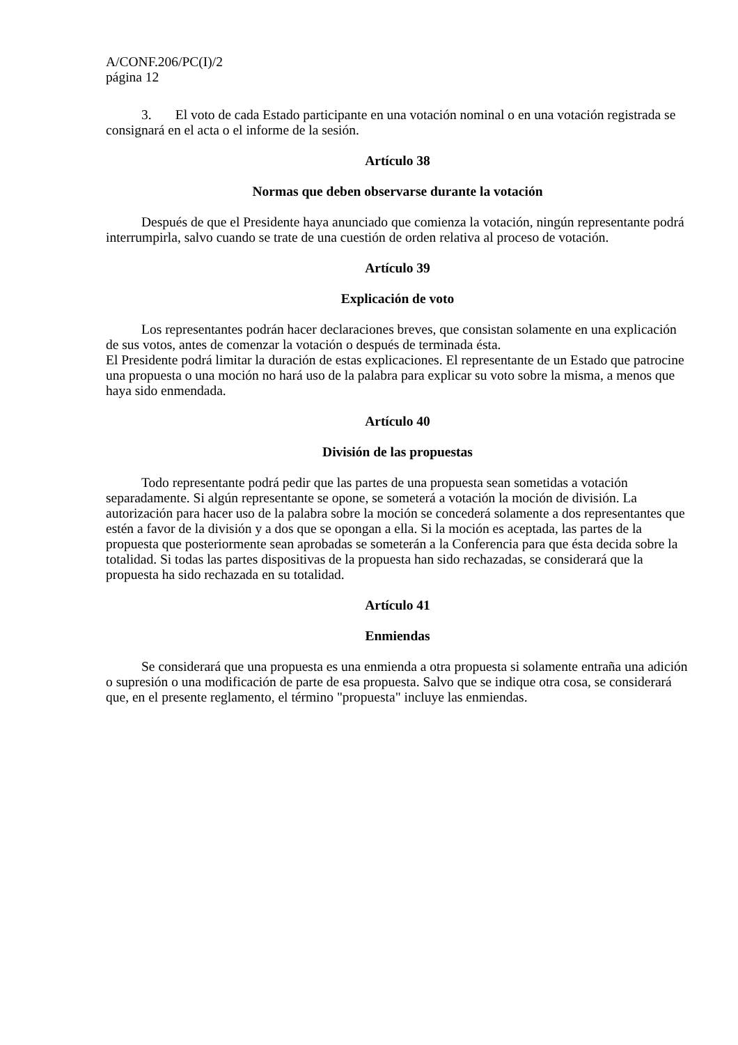A/CONF.206/PC(I)/2
página 12
3. El voto de cada Estado participante en una votación nominal o en una votación registrada se consignará en el acta o el informe de la sesión.
Artículo 38
Normas que deben observarse durante la votación
Después de que el Presidente haya anunciado que comienza la votación, ningún representante podrá interrumpirla, salvo cuando se trate de una cuestión de orden relativa al proceso de votación.
Artículo 39
Explicación de voto
Los representantes podrán hacer declaraciones breves, que consistan solamente en una explicación de sus votos, antes de comenzar la votación o después de terminada ésta.
El Presidente podrá limitar la duración de estas explicaciones. El representante de un Estado que patrocine una propuesta o una moción no hará uso de la palabra para explicar su voto sobre la misma, a menos que haya sido enmendada.
Artículo 40
División de las propuestas
Todo representante podrá pedir que las partes de una propuesta sean sometidas a votación separadamente. Si algún representante se opone, se someterá a votación la moción de división. La autorización para hacer uso de la palabra sobre la moción se concederá solamente a dos representantes que estén a favor de la división y a dos que se opongan a ella. Si la moción es aceptada, las partes de la propuesta que posteriormente sean aprobadas se someterán a la Conferencia para que ésta decida sobre la totalidad. Si todas las partes dispositivas de la propuesta han sido rechazadas, se considerará que la propuesta ha sido rechazada en su totalidad.
Artículo 41
Enmiendas
Se considerará que una propuesta es una enmienda a otra propuesta si solamente entraña una adición o supresión o una modificación de parte de esa propuesta. Salvo que se indique otra cosa, se considerará que, en el presente reglamento, el término "propuesta" incluye las enmiendas.